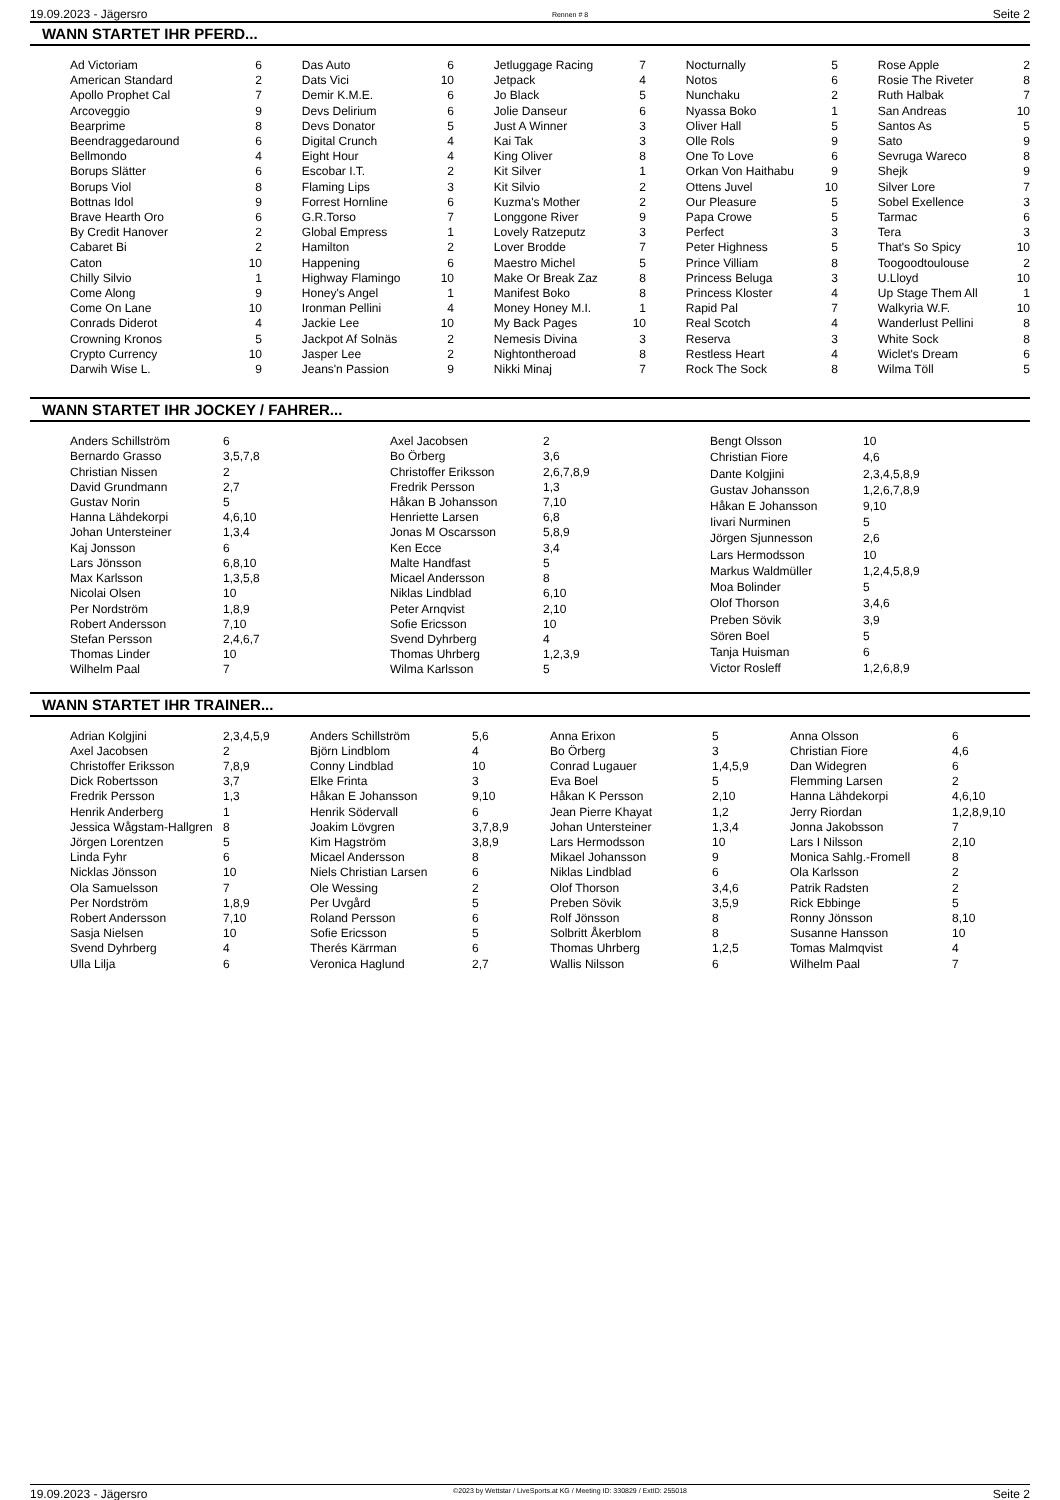19.09.2023 - Jägersro Rennen # 8 Seite 2
WANN STARTET IHR PFERD...
| Ad Victoriam | 6 |
| American Standard | 2 |
| Apollo Prophet Cal | 7 |
| Arcoveggio | 9 |
| Bearprime | 8 |
| Beendraggedaround | 6 |
| Bellmondo | 4 |
| Borups Slätter | 6 |
| Borups Viol | 8 |
| Bottnas Idol | 9 |
| Brave Hearth Oro | 6 |
| By Credit Hanover | 2 |
| Cabaret Bi | 2 |
| Caton | 10 |
| Chilly Silvio | 1 |
| Come Along | 9 |
| Come On Lane | 10 |
| Conrads Diderot | 4 |
| Crowning Kronos | 5 |
| Crypto Currency | 10 |
| Darwih Wise L. | 9 |
| Das Auto | 6 |
| Dats Vici | 10 |
| Demir K.M.E. | 6 |
| Devs Delirium | 6 |
| Devs Donator | 5 |
| Digital Crunch | 4 |
| Eight Hour | 4 |
| Escobar I.T. | 2 |
| Flaming Lips | 3 |
| Forrest Hornline | 6 |
| G.R.Torso | 7 |
| Global Empress | 1 |
| Hamilton | 2 |
| Happening | 6 |
| Highway Flamingo | 10 |
| Honey's Angel | 1 |
| Ironman Pellini | 4 |
| Jackie Lee | 10 |
| Jackpot Af Solnäs | 2 |
| Jasper Lee | 2 |
| Jeans'n Passion | 9 |
| Jetluggage Racing | 7 |
| Jetpack | 4 |
| Jo Black | 5 |
| Jolie Danseur | 6 |
| Just A Winner | 3 |
| Kai Tak | 3 |
| King Oliver | 8 |
| Kit Silver | 1 |
| Kit Silvio | 2 |
| Kuzma's Mother | 2 |
| Longgone River | 9 |
| Lovely Ratzeputz | 3 |
| Lover Brodde | 7 |
| Maestro Michel | 5 |
| Make Or Break Zaz | 8 |
| Manifest Boko | 8 |
| Money Honey M.I. | 1 |
| My Back Pages | 10 |
| Nemesis Divina | 3 |
| Nightontheroad | 8 |
| Nikki Minaj | 7 |
| Nocturnally | 5 |
| Notos | 6 |
| Nunchaku | 2 |
| Nyassa Boko | 1 |
| Oliver Hall | 5 |
| Olle Rols | 9 |
| One To Love | 6 |
| Orkan Von Haithabu | 9 |
| Ottens Juvel | 10 |
| Our Pleasure | 5 |
| Papa Crowe | 5 |
| Perfect | 3 |
| Peter Highness | 5 |
| Prince Villiam | 8 |
| Princess Beluga | 3 |
| Princess Kloster | 4 |
| Rapid Pal | 7 |
| Real Scotch | 4 |
| Reserva | 3 |
| Restless Heart | 4 |
| Rock The Sock | 8 |
| Rose Apple | 2 |
| Rosie The Riveter | 8 |
| Ruth Halbak | 7 |
| San Andreas | 10 |
| Santos As | 5 |
| Sato | 9 |
| Sevruga Wareco | 8 |
| Shejk | 9 |
| Silver Lore | 7 |
| Sobel Exellence | 3 |
| Tarmac | 6 |
| Tera | 3 |
| That's So Spicy | 10 |
| Toogoodtoulouse | 2 |
| U.Lloyd | 10 |
| Up Stage Them All | 1 |
| Walkyria W.F. | 10 |
| Wanderlust Pellini | 8 |
| White Sock | 8 |
| Wiclet's Dream | 6 |
| Wilma Töll | 5 |
WANN STARTET IHR JOCKEY / FAHRER...
| Anders Schillström | 6 |
| Bernardo Grasso | 3,5,7,8 |
| Christian Nissen | 2 |
| David Grundmann | 2,7 |
| Gustav Norin | 5 |
| Hanna Lähdekorpi | 4,6,10 |
| Johan Untersteiner | 1,3,4 |
| Kaj Jonsson | 6 |
| Lars Jönsson | 6,8,10 |
| Max Karlsson | 1,3,5,8 |
| Nicolai Olsen | 10 |
| Per Nordström | 1,8,9 |
| Robert Andersson | 7,10 |
| Stefan Persson | 2,4,6,7 |
| Thomas Linder | 10 |
| Wilhelm Paal | 7 |
| Axel Jacobsen | 2 |
| Bo Örberg | 3,6 |
| Christoffer Eriksson | 2,6,7,8,9 |
| Fredrik Persson | 1,3 |
| Håkan B Johansson | 7,10 |
| Henriette Larsen | 6,8 |
| Jonas M Oscarsson | 5,8,9 |
| Ken Ecce | 3,4 |
| Malte Handfast | 5 |
| Micael Andersson | 8 |
| Niklas Lindblad | 6,10 |
| Peter Arnqvist | 2,10 |
| Sofie Ericsson | 10 |
| Svend Dyhrberg | 4 |
| Thomas Uhrberg | 1,2,3,9 |
| Wilma Karlsson | 5 |
| Bengt Olsson | 10 |
| Christian Fiore | 4,6 |
| Dante Kolgjini | 2,3,4,5,8,9 |
| Gustav Johansson | 1,2,6,7,8,9 |
| Håkan E Johansson | 9,10 |
| Iivari Nurminen | 5 |
| Jörgen Sjunnesson | 2,6 |
| Lars Hermodsson | 10 |
| Markus Waldmüller | 1,2,4,5,8,9 |
| Moa Bolinder | 5 |
| Olof Thorson | 3,4,6 |
| Preben Sövik | 3,9 |
| Sören Boel | 5 |
| Tanja Huisman | 6 |
| Victor Rosleff | 1,2,6,8,9 |
WANN STARTET IHR TRAINER...
| Adrian Kolgjini | 2,3,4,5,9 |
| Axel Jacobsen | 2 |
| Christoffer Eriksson | 7,8,9 |
| Dick Robertsson | 3,7 |
| Fredrik Persson | 1,3 |
| Henrik Anderberg | 1 |
| Jessica Wågstam-Hallgren | 8 |
| Jörgen Lorentzen | 5 |
| Linda Fyhr | 6 |
| Nicklas Jönsson | 10 |
| Ola Samuelsson | 7 |
| Per Nordström | 1,8,9 |
| Robert Andersson | 7,10 |
| Sasja Nielsen | 10 |
| Svend Dyhrberg | 4 |
| Ulla Lilja | 6 |
| Anders Schillström | 5,6 |
| Björn Lindblom | 4 |
| Conny Lindblad | 10 |
| Elke Frinta | 3 |
| Håkan E Johansson | 9,10 |
| Henrik Södervall | 6 |
| Joakim Lövgren | 3,7,8,9 |
| Kim Hagström | 3,8,9 |
| Micael Andersson | 8 |
| Niels Christian Larsen | 6 |
| Ole Wessing | 2 |
| Per Uvgård | 5 |
| Roland Persson | 6 |
| Sofie Ericsson | 5 |
| Therés Kärrman | 6 |
| Veronica Haglund | 2,7 |
| Anna Erixon | 5 |
| Bo Örberg | 3 |
| Conrad Lugauer | 1,4,5,9 |
| Eva Boel | 5 |
| Håkan K Persson | 2,10 |
| Jean Pierre Khayat | 1,2 |
| Johan Untersteiner | 1,3,4 |
| Lars Hermodsson | 10 |
| Mikael Johansson | 9 |
| Niklas Lindblad | 6 |
| Olof Thorson | 3,4,6 |
| Preben Sövik | 3,5,9 |
| Rolf Jönsson | 8 |
| Solbritt Åkerblom | 8 |
| Thomas Uhrberg | 1,2,5 |
| Wallis Nilsson | 6 |
| Anna Olsson | 6 |
| Christian Fiore | 4,6 |
| Dan Widegren | 6 |
| Flemming Larsen | 2 |
| Hanna Lähdekorpi | 4,6,10 |
| Jerry Riordan | 1,2,8,9,10 |
| Jonna Jakobsson | 7 |
| Lars I Nilsson | 2,10 |
| Monica Sahlg.-Fromell | 8 |
| Ola Karlsson | 2 |
| Patrik Radsten | 2 |
| Rick Ebbinge | 5 |
| Ronny Jönsson | 8,10 |
| Susanne Hansson | 10 |
| Tomas Malmqvist | 4 |
| Wilhelm Paal | 7 |
19.09.2023 - Jägersro ©2023 by Wettstar / LiveSports.at KG / Meeting ID: 330829 / ExtID: 255018 Seite 2